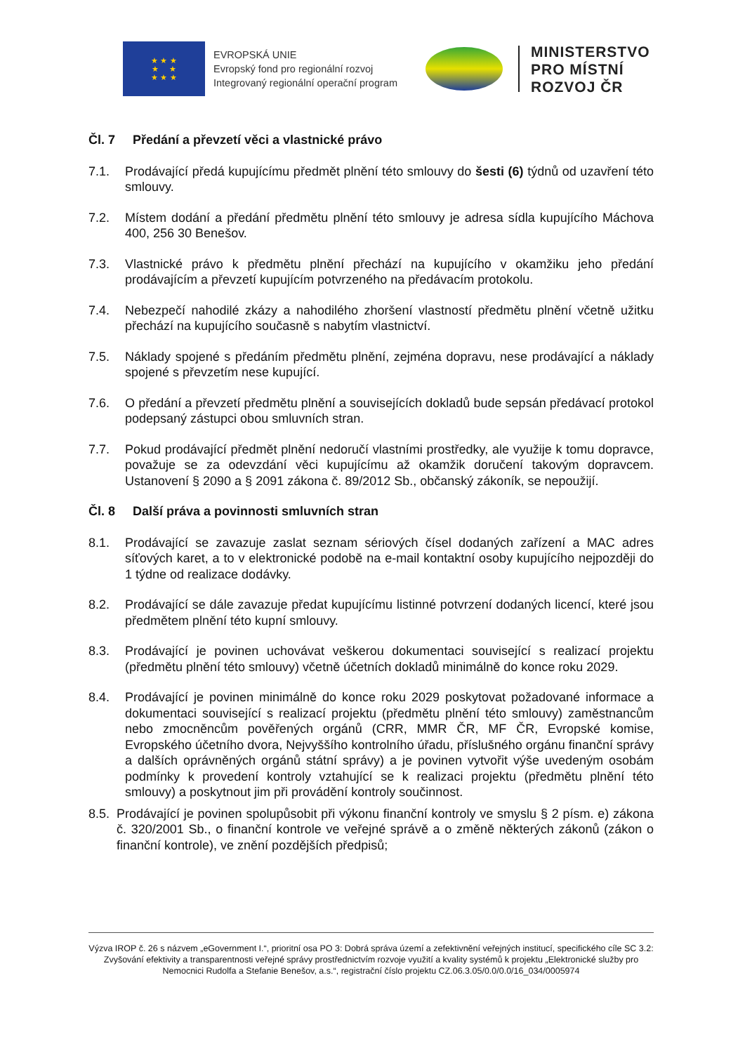★ ★ ★
★ ★
★ ★ ★
EVROPSKÁ UNIE
Evropský fond pro regionální rozvoj
Integrovaný regionální operační program
MINISTERSTVO
PRO MÍSTNÍ
ROZVOJ ČR
Čl. 7 Předání a převzetí věci a vlastnické právo
7.1. Prodávající předá kupujícímu předmět plnění této smlouvy do šesti (6) týdnů od uzavření této smlouvy.
7.2. Místem dodání a předání předmětu plnění této smlouvy je adresa sídla kupujícího Máchova 400, 256 30 Benešov.
7.3. Vlastnické právo k předmětu plnění přechází na kupujícího v okamžiku jeho předání prodávajícím a převzetí kupujícím potvrzeného na předávacím protokolu.
7.4. Nebezpečí nahodilé zkázy a nahodilého zhoršení vlastností předmětu plnění včetně užitku přechází na kupujícího současně s nabytím vlastnictví.
7.5. Náklady spojené s předáním předmětu plnění, zejména dopravu, nese prodávající a náklady spojené s převzetím nese kupující.
7.6. O předání a převzetí předmětu plnění a souvisejících dokladů bude sepsán předávací protokol podepsaný zástupci obou smluvních stran.
7.7. Pokud prodávající předmět plnění nedoručí vlastními prostředky, ale využije k tomu dopravce, považuje se za odevzdání věci kupujícímu až okamžik doručení takovým dopravcem. Ustanovení § 2090 a § 2091 zákona č. 89/2012 Sb., občanský zákoník, se nepoužijí.
Čl. 8 Další práva a povinnosti smluvních stran
8.1. Prodávající se zavazuje zaslat seznam sériových čísel dodaných zařízení a MAC adres síťových karet, a to v elektronické podobě na e-mail kontaktní osoby kupujícího nejpozději do 1 týdne od realizace dodávky.
8.2. Prodávající se dále zavazuje předat kupujícímu listinné potvrzení dodaných licencí, které jsou předmětem plnění této kupní smlouvy.
8.3. Prodávající je povinen uchovávat veškerou dokumentaci související s realizací projektu (předmětu plnění této smlouvy) včetně účetních dokladů minimálně do konce roku 2029.
8.4. Prodávající je povinen minimálně do konce roku 2029 poskytovat požadované informace a dokumentaci související s realizací projektu (předmětu plnění této smlouvy) zaměstnancům nebo zmocněncům pověřených orgánů (CRR, MMR ČR, MF ČR, Evropské komise, Evropského účetního dvora, Nejvyššího kontrolního úřadu, příslušného orgánu finanční správy a dalších oprávněných orgánů státní správy) a je povinen vytvořit výše uvedeným osobám podmínky k provedení kontroly vztahující se k realizaci projektu (předmětu plnění této smlouvy) a poskytnout jim při provádění kontroly součinnost.
8.5.
Prodávající je povinen spolupůsobit při výkonu finanční kontroly ve smyslu § 2 písm. e) zákona č. 320/2001 Sb., o finanční kontrole ve veřejné správě a o změně některých zákonů (zákon o finanční kontrole), ve znění pozdějších předpisů;
Výzva IROP č. 26 s názvem „eGovernment I.“, prioritní osa PO 3: Dobrá správa území a zefektivnění veřejných institucí, specifického cíle SC 3.2: Zvyšování efektivity a transparentnosti veřejné správy prostřednictvím rozvoje využití a kvality systémů k projektu „Elektronické služby pro Nemocnici Rudolfa a Stefanie Benešov, a.s.“, registrační číslo projektu CZ.06.3.05/0.0/0.0/16_034/0005974